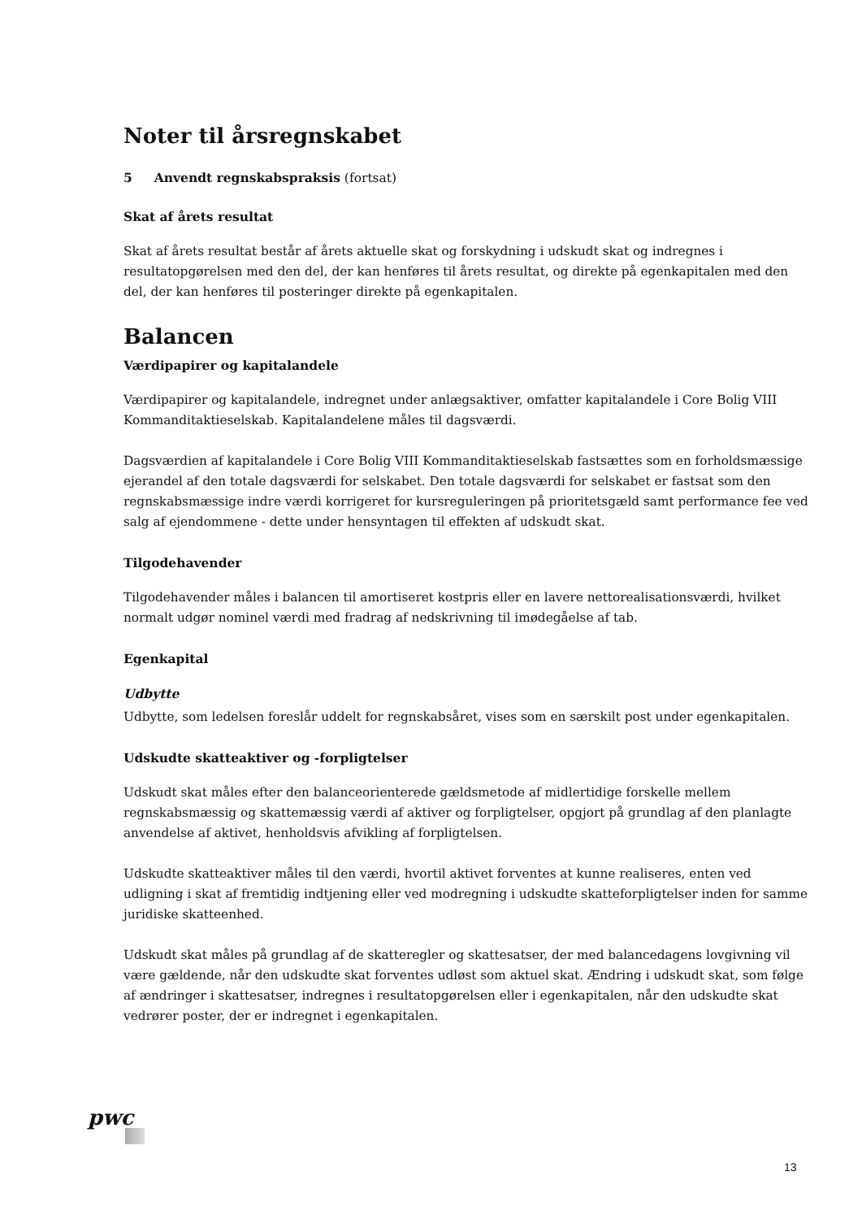Noter til årsregnskabet
5 Anvendt regnskabspraksis (fortsat)
Skat af årets resultat
Skat af årets resultat består af årets aktuelle skat og forskydning i udskudt skat og indregnes i resultatopgørelsen med den del, der kan henføres til årets resultat, og direkte på egenkapitalen med den del, der kan henføres til posteringer direkte på egenkapitalen.
Balancen
Værdipapirer og kapitalandele
Værdipapirer og kapitalandele, indregnet under anlægsaktiver, omfatter kapitalandele i Core Bolig VIII Kommanditaktieselskab. Kapitalandelene måles til dagsværdi.
Dagsværdien af kapitalandele i Core Bolig VIII Kommanditaktieselskab fastsættes som en forholdsmæssige ejerandel af den totale dagsværdi for selskabet. Den totale dagsværdi for selskabet er fastsat som den regnskabsmæssige indre værdi korrigeret for kursreguleringen på prioritetsgæld samt performance fee ved salg af ejendommene - dette under hensyntagen til effekten af udskudt skat.
Tilgodehavender
Tilgodehavender måles i balancen til amortiseret kostpris eller en lavere nettorealisationsværdi, hvilket normalt udgør nominel værdi med fradrag af nedskrivning til imødegåelse af tab.
Egenkapital
Udbytte
Udbytte, som ledelsen foreslår uddelt for regnskabsåret, vises som en særskilt post under egenkapitalen.
Udskudte skatteaktiver og -forpligtelser
Udskudt skat måles efter den balanceorienterede gældsmetode af midlertidige forskelle mellem regnskabsmæssig og skattemæssig værdi af aktiver og forpligtelser, opgjort på grundlag af den planlagte anvendelse af aktivet, henholdsvis afvikling af forpligtelsen.
Udskudte skatteaktiver måles til den værdi, hvortil aktivet forventes at kunne realiseres, enten ved udligning i skat af fremtidig indtjening eller ved modregning i udskudte skatteforpligtelser inden for samme juridiske skatteenhed.
Udskudt skat måles på grundlag af de skatteregler og skattesatser, der med balancedagens lovgivning vil være gældende, når den udskudte skat forventes udløst som aktuel skat. Ændring i udskudt skat, som følge af ændringer i skattesatser, indregnes i resultatopgørelsen eller i egenkapitalen, når den udskudte skat vedrører poster, der er indregnet i egenkapitalen.
pwc
13